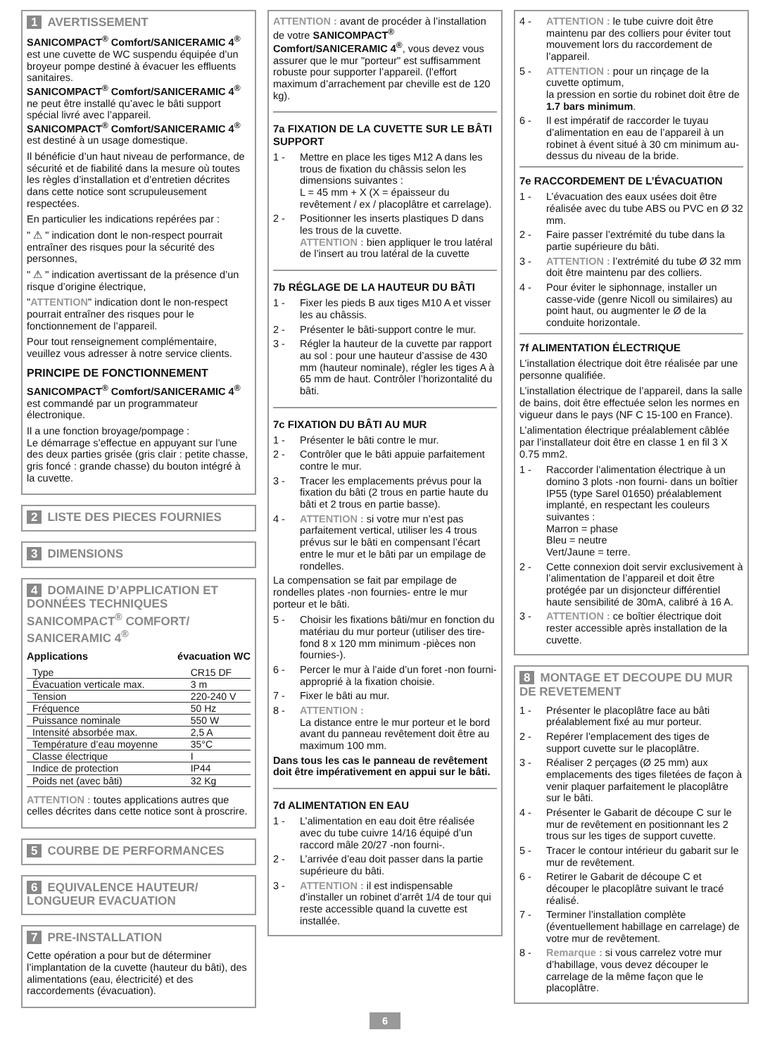1 AVERTISSEMENT
SANICOMPACT<sup>®</sup> Comfort/SANICERAMIC 4<sup>®</sup> est une cuvette de WC suspendu équipée d’un broyeur pompe destiné à évacuer les effluents sanitaires.
SANICOMPACT<sup>®</sup> Comfort/SANICERAMIC 4<sup>®</sup> ne peut être installé qu’avec le bâti support spécial livré avec l’appareil.
SANICOMPACT<sup>®</sup> Comfort/SANICERAMIC 4<sup>®</sup> est destiné à un usage domestique.
Il bénéficie d’un haut niveau de performance, de sécurité et de fiabilité dans la mesure où toutes les règles d’installation et d’entretien décrites dans cette notice sont scrupuleusement respectées.
En particulier les indications repérées par :
" ⚠ " indication dont le non-respect pourrait entraîner des risques pour la sécurité des personnes,
" ⚠ " indication avertissant de la présence d’un risque d’origine électrique,
"ATTENTION" indication dont le non-respect pourrait entraîner des risques pour le fonctionnement de l’appareil.
Pour tout renseignement complémentaire, veuillez vous adresser à notre service clients.
PRINCIPE DE FONCTIONNEMENT
SANICOMPACT<sup>®</sup> Comfort/SANICERAMIC 4<sup>®</sup> est commandé par un programmateur électronique.
Il a une fonction broyage/pompage :
Le démarrage s’effectue en appuyant sur l’une des deux parties grisée (gris clair : petite chasse, gris foncé : grande chasse) du bouton intégré à la cuvette.
2 LISTE DES PIECES FOURNIES
3 DIMENSIONS
4 DOMAINE D’APPLICATION ET DONNÉES TECHNIQUES SANICOMPACT<sup>®</sup> COMFORT/ SANICERAMIC 4<sup>®</sup>
Applications évacuation WC
| Type | CR15 DF |
| Évacuation verticale max. | 3 m |
| Tension | 220-240 V |
| Fréquence | 50 Hz |
| Puissance nominale | 550 W |
| Intensité absorbée max. | 2,5 A |
| Température d’eau moyenne | 35°C |
| Classe électrique | I |
| Indice de protection | IP44 |
| Poids net (avec bâti) | 32 Kg |
ATTENTION : toutes applications autres que celles décrites dans cette notice sont à proscrire.
5 COURBE DE PERFORMANCES
6 EQUIVALENCE HAUTEUR/ LONGUEUR EVACUATION
7 PRE-INSTALLATION
Cette opération a pour but de déterminer l’implantation de la cuvette (hauteur du bâti), des alimentations (eau, électricité) et des raccordements (évacuation).
ATTENTION : avant de procéder à l’installation de votre SANICOMPACT<sup>®</sup> Comfort/SANICERAMIC 4<sup>®</sup>, vous devez vous assurer que le mur "porteur" est suffisamment robuste pour supporter l’appareil. (l’effort maximum d’arrachement par cheville est de 120 kg).
7a FIXATION DE LA CUVETTE SUR LE BÂTI SUPPORT
1 - Mettre en place les tiges M12 A dans les trous de fixation du châssis selon les dimensions suivantes :
L = 45 mm + X (X = épaisseur du revêtement / ex / placoplâtre et carrelage).
2 - Positionner les inserts plastiques D dans les trous de la cuvette.
ATTENTION : bien appliquer le trou latéral de l’insert au trou latéral de la cuvette
7b RÉGLAGE DE LA HAUTEUR DU BÂTI
1 - Fixer les pieds B aux tiges M10 A et visser les au châssis.
2 - Présenter le bâti-support contre le mur.
3 - Régler la hauteur de la cuvette par rapport au sol : pour une hauteur d’assise de 430 mm (hauteur nominale), régler les tiges A à 65 mm de haut. Contrôler l’horizontalité du bâti.
7c FIXATION DU BÂTI AU MUR
1 - Présenter le bâti contre le mur.
2 - Contrôler que le bâti appuie parfaitement contre le mur.
3 - Tracer les emplacements prévus pour la fixation du bâti (2 trous en partie haute du bâti et 2 trous en partie basse).
4 - ATTENTION : si votre mur n’est pas parfaitement vertical, utiliser les 4 trous prévus sur le bâti en compensant l’écart entre le mur et le bâti par un empilage de rondelles.
La compensation se fait par empilage de rondelles plates -non fournies- entre le mur porteur et le bâti.
5 - Choisir les fixations bâti/mur en fonction du matériau du mur porteur (utiliser des tire-fond 8 x 120 mm minimum -pièces non fournies-).
6 - Percer le mur à l’aide d’un foret -non fourni- approprié à la fixation choisie.
7 - Fixer le bâti au mur.
8 - ATTENTION :
La distance entre le mur porteur et le bord avant du panneau revêtement doit être au maximum 100 mm.
Dans tous les cas le panneau de revêtement doit être impérativement en appui sur le bâti.
7d ALIMENTATION EN EAU
1 - L’alimentation en eau doit être réalisée avec du tube cuivre 14/16 équipé d’un raccord mâle 20/27 -non fourni-.
2 - L’arrivée d’eau doit passer dans la partie supérieure du bâti.
3 - ATTENTION : il est indispensable d’installer un robinet d’arrêt 1/4 de tour qui reste accessible quand la cuvette est installée.
4 - ATTENTION : le tube cuivre doit être maintenu par des colliers pour éviter tout mouvement lors du raccordement de l’appareil.
5 - ATTENTION : pour un rinçage de la cuvette optimum,
la pression en sortie du robinet doit être de 1.7 bars minimum.
6 - Il est impératif de raccorder le tuyau d’alimentation en eau de l’appareil à un robinet à évent situé à 30 cm minimum au-dessus du niveau de la bride.
7e RACCORDEMENT DE L’ÉVACUATION
1 - L’évacuation des eaux usées doit être réalisée avec du tube ABS ou PVC en Ø 32 mm.
2 - Faire passer l’extrémité du tube dans la partie supérieure du bâti.
3 - ATTENTION : l’extrémité du tube Ø 32 mm doit être maintenu par des colliers.
4 - Pour éviter le siphonnage, installer un casse-vide (genre Nicoll ou similaires) au point haut, ou augmenter le Ø de la conduite horizontale.
7f ALIMENTATION ÉLECTRIQUE
L’installation électrique doit être réalisée par une personne qualifiée.
L’installation électrique de l’appareil, dans la salle de bains, doit être effectuée selon les normes en vigueur dans le pays (NF C 15-100 en France).
L’alimentation électrique préalablement câblée par l’installateur doit être en classe 1 en fil 3 X 0.75 mm2.
1 - Raccorder l’alimentation électrique à un domino 3 plots -non fourni- dans un boîtier IP55 (type Sarel 01650) préalablement implanté, en respectant les couleurs suivantes :
Marron = phase
Bleu = neutre
Vert/Jaune = terre.
2 - Cette connexion doit servir exclusivement à l’alimentation de l’appareil et doit être protégée par un disjoncteur différentiel haute sensibilité de 30mA, calibré à 16 A.
3 - ATTENTION : ce boîtier électrique doit rester accessible après installation de la cuvette.
8 MONTAGE ET DECOUPE DU MUR DE REVETEMENT
1 - Présenter le placoplâtre face au bâti préalablement fixé au mur porteur.
2 - Repérer l’emplacement des tiges de support cuvette sur le placoplâtre.
3 - Réaliser 2 perçages (Ø 25 mm) aux emplacements des tiges filetées de façon à venir plaquer parfaitement le placoplâtre sur le bâti.
4 - Présenter le Gabarit de découpe C sur le mur de revêtement en positionnant les 2 trous sur les tiges de support cuvette.
5 - Tracer le contour intérieur du gabarit sur le mur de revêtement.
6 - Retirer le Gabarit de découpe C et découper le placoplâtre suivant le tracé réalisé.
7 - Terminer l’installation complète (éventuellement habillage en carrelage) de votre mur de revêtement.
8 - Remarque : si vous carrelez votre mur d’habillage, vous devez découper le carrelage de la même façon que le placoplâtre.
6